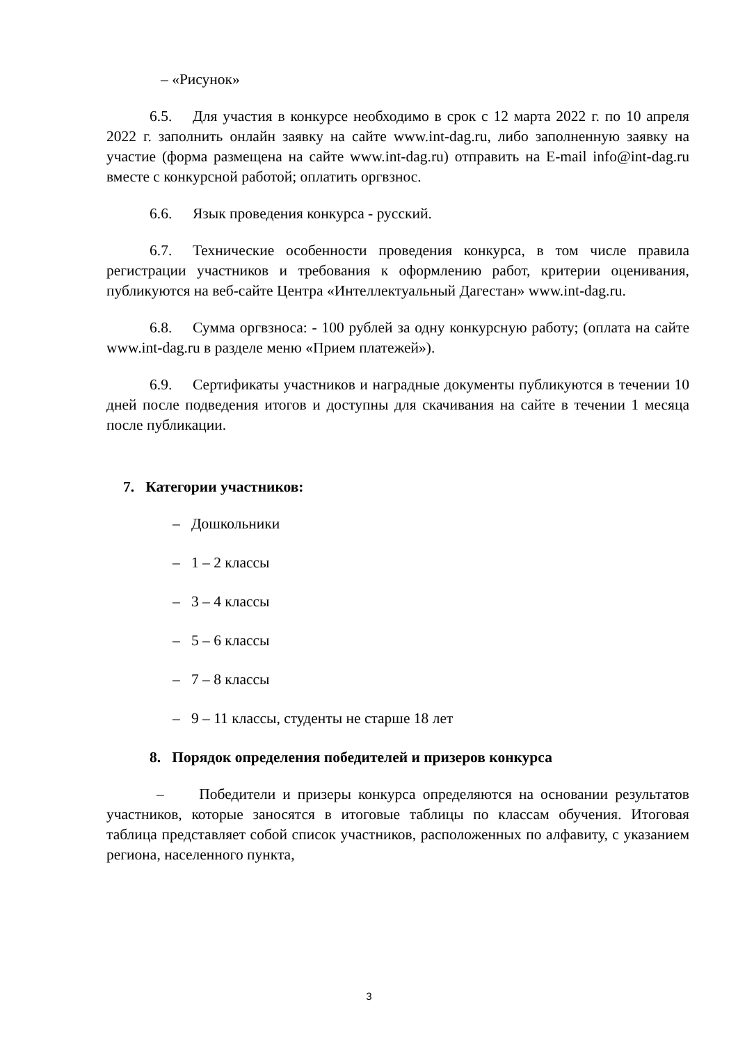– «Рисунок»
6.5. Для участия в конкурсе необходимо в срок с 12 марта 2022 г. по 10 апреля 2022 г. заполнить онлайн заявку на сайте www.int-dag.ru, либо заполненную заявку на участие (форма размещена на сайте www.int-dag.ru) отправить на E-mail info@int-dag.ru вместе с конкурсной работой; оплатить оргвзнос.
6.6. Язык проведения конкурса - русский.
6.7. Технические особенности проведения конкурса, в том числе правила регистрации участников и требования к оформлению работ, критерии оценивания, публикуются на веб-сайте Центра «Интеллектуальный Дагестан» www.int-dag.ru.
6.8. Сумма оргвзноса: - 100 рублей за одну конкурсную работу; (оплата на сайте www.int-dag.ru в разделе меню «Прием платежей»).
6.9. Сертификаты участников и наградные документы публикуются в течении 10 дней после подведения итогов и доступны для скачивания на сайте в течении 1 месяца после публикации.
7. Категории участников:
– Дошкольники
– 1 – 2 классы
– 3 – 4 классы
– 5 – 6 классы
– 7 – 8 классы
– 9 – 11 классы, студенты не старше 18 лет
8. Порядок определения победителей и призеров конкурса
– Победители и призеры конкурса определяются на основании результатов участников, которые заносятся в итоговые таблицы по классам обучения. Итоговая таблица представляет собой список участников, расположенных по алфавиту, с указанием региона, населенного пункта,
3